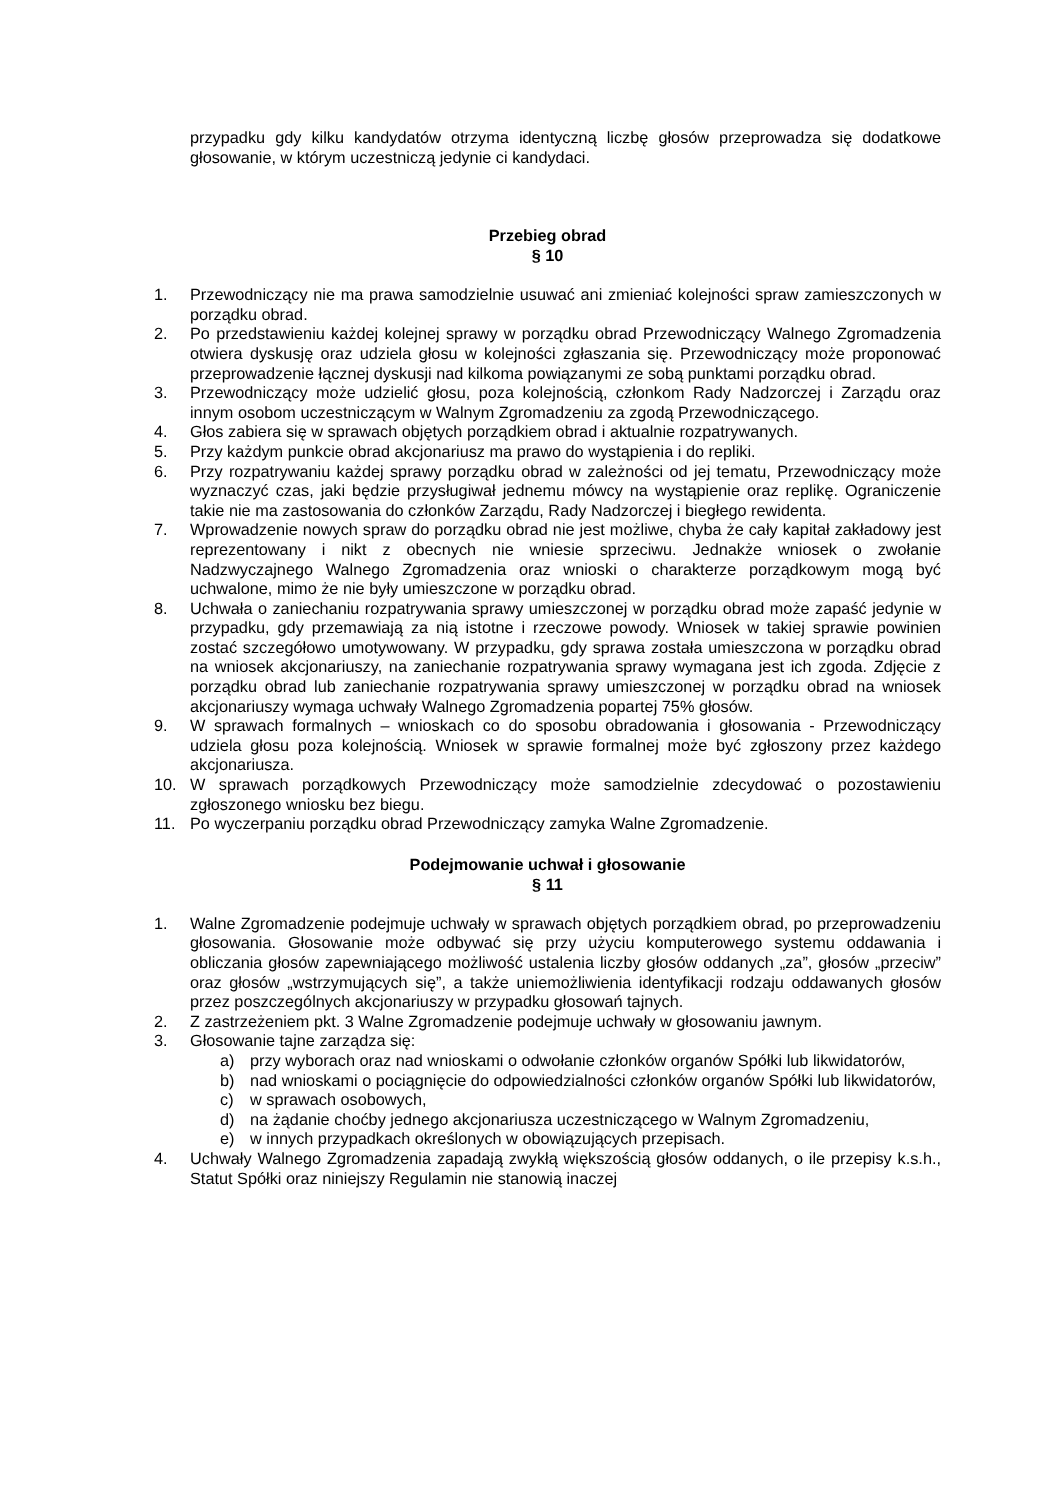przypadku gdy kilku kandydatów otrzyma identyczną liczbę głosów przeprowadza się dodatkowe głosowanie, w którym uczestniczą jedynie ci kandydaci.
Przebieg obrad
§ 10
1. Przewodniczący nie ma prawa samodzielnie usuwać ani zmieniać kolejności spraw zamieszczonych w porządku obrad.
2. Po przedstawieniu każdej kolejnej sprawy w porządku obrad Przewodniczący Walnego Zgromadzenia otwiera dyskusję oraz udziela głosu w kolejności zgłaszania się. Przewodniczący może proponować przeprowadzenie łącznej dyskusji nad kilkoma powiązanymi ze sobą punktami porządku obrad.
3. Przewodniczący może udzielić głosu, poza kolejnością, członkom Rady Nadzorczej i Zarządu oraz innym osobom uczestniczącym w Walnym Zgromadzeniu za zgodą Przewodniczącego.
4. Głos zabiera się w sprawach objętych porządkiem obrad i aktualnie rozpatrywanych.
5. Przy każdym punkcie obrad akcjonariusz ma prawo do wystąpienia i do repliki.
6. Przy rozpatrywaniu każdej sprawy porządku obrad w zależności od jej tematu, Przewodniczący może wyznaczyć czas, jaki będzie przysługiwał jednemu mówcy na wystąpienie oraz replikę. Ograniczenie takie nie ma zastosowania do członków Zarządu, Rady Nadzorczej i biegłego rewidenta.
7. Wprowadzenie nowych spraw do porządku obrad nie jest możliwe, chyba że cały kapitał zakładowy jest reprezentowany i nikt z obecnych nie wniesie sprzeciwu. Jednakże wniosek o zwołanie Nadzwyczajnego Walnego Zgromadzenia oraz wnioski o charakterze porządkowym mogą być uchwalone, mimo że nie były umieszczone w porządku obrad.
8. Uchwała o zaniechaniu rozpatrywania sprawy umieszczonej w porządku obrad może zapaść jedynie w przypadku, gdy przemawiają za nią istotne i rzeczowe powody. Wniosek w takiej sprawie powinien zostać szczegółowo umotywowany. W przypadku, gdy sprawa została umieszczona w porządku obrad na wniosek akcjonariuszy, na zaniechanie rozpatrywania sprawy wymagana jest ich zgoda. Zdjęcie z porządku obrad lub zaniechanie rozpatrywania sprawy umieszczonej w porządku obrad na wniosek akcjonariuszy wymaga uchwały Walnego Zgromadzenia popartej 75% głosów.
9. W sprawach formalnych – wnioskach co do sposobu obradowania i głosowania - Przewodniczący udziela głosu poza kolejnością. Wniosek w sprawie formalnej może być zgłoszony przez każdego akcjonariusza.
10. W sprawach porządkowych Przewodniczący może samodzielnie zdecydować o pozostawieniu zgłoszonego wniosku bez biegu.
11. Po wyczerpaniu porządku obrad Przewodniczący zamyka Walne Zgromadzenie.
Podejmowanie uchwał i głosowanie
§ 11
1. Walne Zgromadzenie podejmuje uchwały w sprawach objętych porządkiem obrad, po przeprowadzeniu głosowania. Głosowanie może odbywać się przy użyciu komputerowego systemu oddawania i obliczania głosów zapewniającego możliwość ustalenia liczby głosów oddanych „za”, głosów „przeciw” oraz głosów „wstrzymujących się”, a także uniemożliwienia identyfikacji rodzaju oddawanych głosów przez poszczególnych akcjonariuszy w przypadku głosowań tajnych.
2. Z zastrzeżeniem pkt. 3 Walne Zgromadzenie podejmuje uchwały w głosowaniu jawnym.
3. Głosowanie tajne zarządza się:
a) przy wyborach oraz nad wnioskami o odwołanie członków organów Spółki lub likwidatorów,
b) nad wnioskami o pociągnięcie do odpowiedzialności członków organów Spółki lub likwidatorów,
c) w sprawach osobowych,
d) na żądanie choćby jednego akcjonariusza uczestniczącego w Walnym Zgromadzeniu,
e) w innych przypadkach określonych w obowiązujących przepisach.
4. Uchwały Walnego Zgromadzenia zapadają zwykłą większością głosów oddanych, o ile przepisy k.s.h., Statut Spółki oraz niniejszy Regulamin nie stanowią inaczej